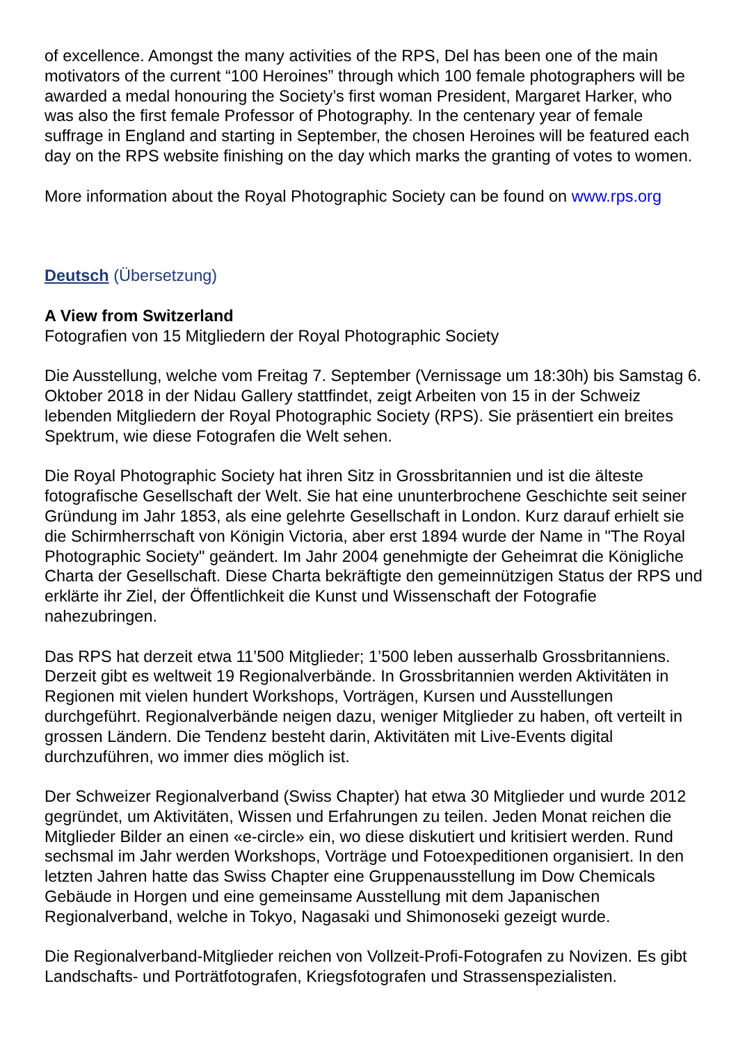of excellence. Amongst the many activities of the RPS, Del has been one of the main motivators of the current “100 Heroines” through which 100 female photographers will be awarded a medal honouring the Society’s first woman President, Margaret Harker, who was also the first female Professor of Photography. In the centenary year of female suffrage in England and starting in September, the chosen Heroines will be featured each day on the RPS website finishing on the day which marks the granting of votes to women.
More information about the Royal Photographic Society can be found on www.rps.org
Deutsch (Übersetzung)
A View from Switzerland
Fotografien von 15 Mitgliedern der Royal Photographic Society
Die Ausstellung, welche vom Freitag 7. September (Vernissage um 18:30h) bis Samstag 6. Oktober 2018 in der Nidau Gallery stattfindet, zeigt Arbeiten von 15 in der Schweiz lebenden Mitgliedern der Royal Photographic Society (RPS). Sie präsentiert ein breites Spektrum, wie diese Fotografen die Welt sehen.
Die Royal Photographic Society hat ihren Sitz in Grossbritannien und ist die älteste fotografische Gesellschaft der Welt. Sie hat eine ununterbrochene Geschichte seit seiner Gründung im Jahr 1853, als eine gelehrte Gesellschaft in London. Kurz darauf erhielt sie die Schirmherrschaft von Königin Victoria, aber erst 1894 wurde der Name in "The Royal Photographic Society" geändert. Im Jahr 2004 genehmigte der Geheimrat die Königliche Charta der Gesellschaft. Diese Charta bekräftigte den gemeinnützigen Status der RPS und erklärte ihr Ziel, der Öffentlichkeit die Kunst und Wissenschaft der Fotografie nahezubringen.
Das RPS hat derzeit etwa 11’500 Mitglieder; 1’500 leben ausserhalb Grossbritanniens. Derzeit gibt es weltweit 19 Regionalverbände. In Grossbritannien werden Aktivitäten in Regionen mit vielen hundert Workshops, Vorträgen, Kursen und Ausstellungen durchgeführt. Regionalverbände neigen dazu, weniger Mitglieder zu haben, oft verteilt in grossen Ländern. Die Tendenz besteht darin, Aktivitäten mit Live-Events digital durchzuführen, wo immer dies möglich ist.
Der Schweizer Regionalverband (Swiss Chapter) hat etwa 30 Mitglieder und wurde 2012 gegründet, um Aktivitäten, Wissen und Erfahrungen zu teilen. Jeden Monat reichen die Mitglieder Bilder an einen «e-circle» ein, wo diese diskutiert und kritisiert werden. Rund sechsmal im Jahr werden Workshops, Vorträge und Fotoexpeditionen organisiert. In den letzten Jahren hatte das Swiss Chapter eine Gruppenausstellung im Dow Chemicals Gebäude in Horgen und eine gemeinsame Ausstellung mit dem Japanischen Regionalverband, welche in Tokyo, Nagasaki und Shimonoseki gezeigt wurde.
Die Regionalverband-Mitglieder reichen von Vollzeit-Profi-Fotografen zu Novizen. Es gibt Landschafts- und Porträtfotografen, Kriegsfotografen und Strassenspezialisten.